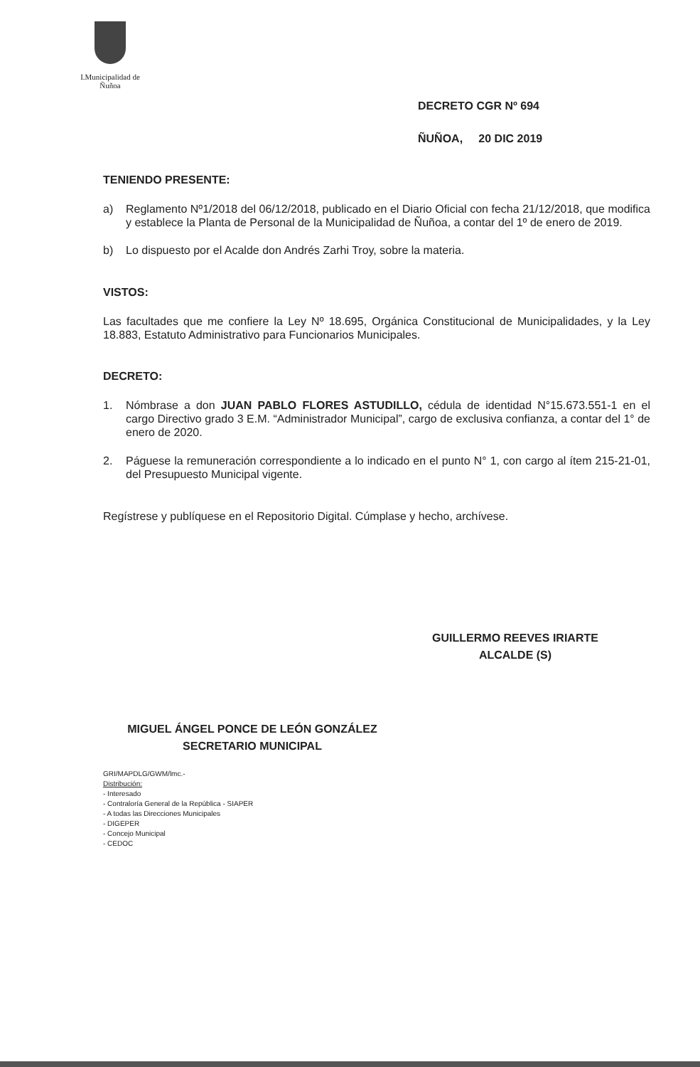I.Municipalidad de Ñuñoa
DECRETO CGR Nº 694
ÑUÑOA, 20 DIC 2019
TENIENDO PRESENTE:
a) Reglamento Nº1/2018 del 06/12/2018, publicado en el Diario Oficial con fecha 21/12/2018, que modifica y establece la Planta de Personal de la Municipalidad de Ñuñoa, a contar del 1º de enero de 2019.
b) Lo dispuesto por el Acalde don Andrés Zarhi Troy, sobre la materia.
VISTOS:
Las facultades que me confiere la Ley Nº 18.695, Orgánica Constitucional de Municipalidades, y la Ley 18.883, Estatuto Administrativo para Funcionarios Municipales.
DECRETO:
1. Nómbrase a don JUAN PABLO FLORES ASTUDILLO, cédula de identidad N°15.673.551-1 en el cargo Directivo grado 3 E.M. “Administrador Municipal”, cargo de exclusiva confianza, a contar del 1° de enero de 2020.
2. Páguese la remuneración correspondiente a lo indicado en el punto N° 1, con cargo al ítem 215-21-01, del Presupuesto Municipal vigente.
Regístrese y publíquese en el Repositorio Digital. Cúmplase y hecho, archívese.
GUILLERMO REEVES IRIARTE
ALCALDE (S)
MIGUEL ÁNGEL PONCE DE LEÓN GONZÁLEZ
SECRETARIO MUNICIPAL
GRI/MAPDLG/GWM/lmc.-
Distribución:
- Interesado
- Contraloría General de la República - SIAPER
- A todas las Direcciones Municipales
- DIGEPER
- Concejo Municipal
- CEDOC